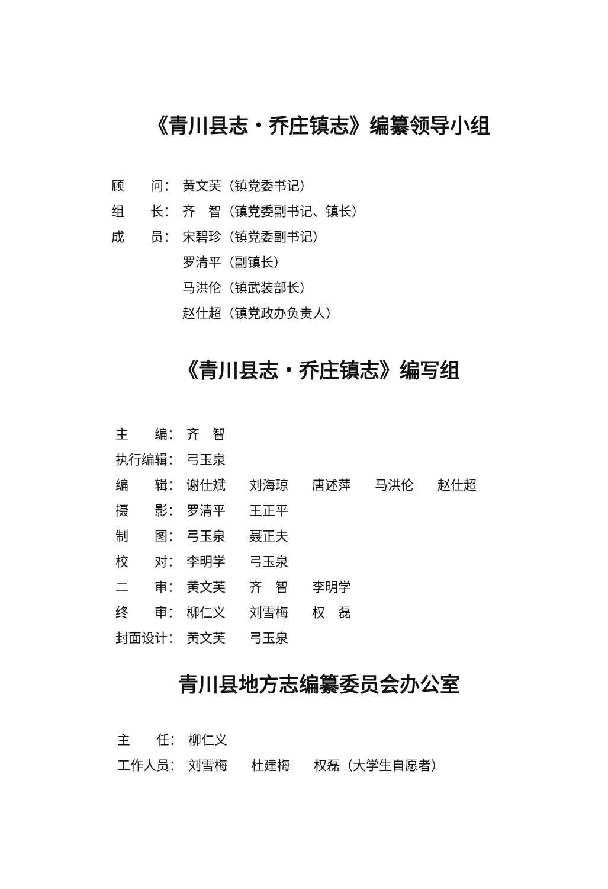《青川县志・乔庄镇志》编纂领导小组
顾　　问： 黄文芙（镇党委书记）
组　　长： 齐　智（镇党委副书记、镇长）
成　　员： 宋碧珍（镇党委副书记）
罗清平（副镇长）
马洪伦（镇武装部长）
赵仕超（镇党政办负责人）
《青川县志・乔庄镇志》编写组
主　　编： 齐　智
执行编辑： 弓玉泉
编　　辑： 谢仕斌 刘海琼 唐述萍 马洪伦 赵仕超
摄　　影： 罗清平 王正平
制　　图： 弓玉泉 聂正夫
校　　对： 李明学 弓玉泉
二　　审： 黄文芙 齐　智 李明学
终　　审： 柳仁义 刘雪梅 权　磊
封面设计： 黄文芙 弓玉泉
青川县地方志编纂委员会办公室
主　　任： 柳仁义
工作人员： 刘雪梅 杜建梅 权磊（大学生自愿者）